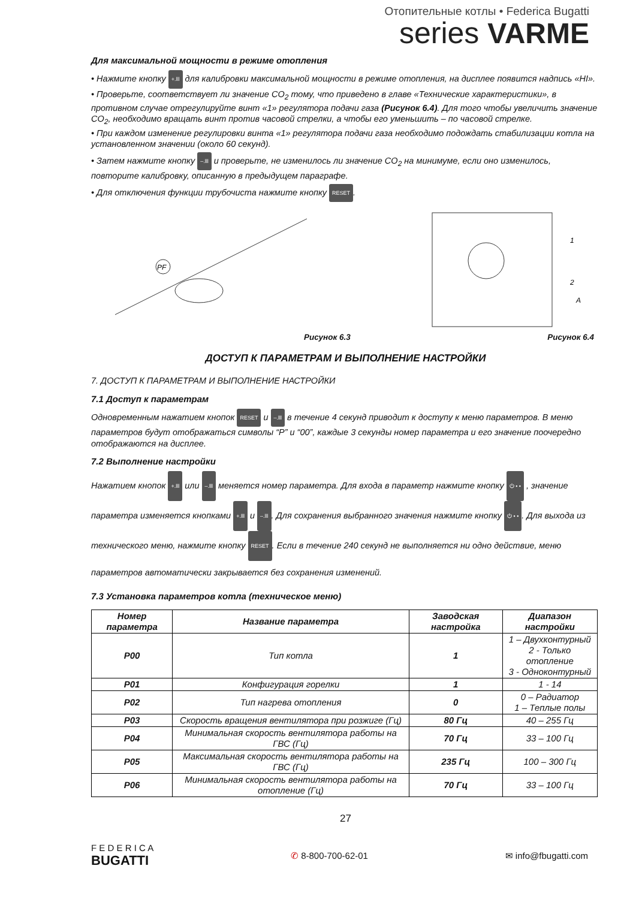Отопительные котлы • Federica Bugatti
series VARME
Для максимальной мощности в режиме отопления
• Нажмите кнопку +.lll для калибровки максимальной мощности в режиме отопления, на дисплее появится надпись «HI».
• Проверьте, соответствует ли значение CO<sub>2</sub> тому, что приведено в главе «Технические характеристики», в противном случае отрегулируйте винт «1» регулятора подачи газа (Рисунок 6.4). Для того чтобы увеличить значение CO<sub>2</sub>, необходимо вращать винт против часовой стрелки, а чтобы его уменьшить – по часовой стрелке.
• При каждом изменение регулировки винта «1» регулятора подачи газа необходимо подождать стабилизации котла на установленном значении (около 60 секунд).
• Затем нажмите кнопку –.lll и проверьте, не изменилось ли значение CO<sub>2</sub> на минимуме, если оно изменилось, повторите калибровку, описанную в предыдущем параграфе.
• Для отключения функции трубочиста нажмите кнопку RESET.
PF
1
2
A
Рисунок 6.3 Рисунок 6.4
ДОСТУП К ПАРАМЕТРАМ И ВЫПОЛНЕНИЕ НАСТРОЙКИ
7. ДОСТУП К ПАРАМЕТРАМ И ВЫПОЛНЕНИЕ НАСТРОЙКИ
7.1 Доступ к параметрам
Одновременным нажатием кнопок RESET и –.lll в течение 4 секунд приводит к доступу к меню параметров. В меню параметров будут отображаться символы “P” и “00”, каждые 3 секунды номер параметра и его значение поочередно отображаются на дисплее.
7.2 Выполнение настройки
Нажатием кнопок +.lll или –.lll меняется номер параметра. Для входа в параметр нажмите кнопку ⏻ • • , значение параметра изменяется кнопками +.lll и –.lll. Для сохранения выбранного значения нажмите кнопку ⏻ • •. Для выхода из технического меню, нажмите кнопку RESET. Если в течение 240 секунд не выполняется ни одно действие, меню параметров автоматически закрывается без сохранения изменений.
7.3 Установка параметров котла (техническое меню)
| Номер параметра | Название параметра | Заводская настройка | Диапазон настройки |
| --- | --- | --- | --- |
| P00 | Тип котла | 1 | 1 – Двухконтурный 2 - Только отопление 3 - Одноконтурный |
| P01 | Конфигурация горелки | 1 | 1 - 14 |
| P02 | Тип нагрева отопления | 0 | 0 – Радиатор 1 – Теплые полы |
| P03 | Скорость вращения вентилятора при розжиге (Гц) | 80 Гц | 40 – 255 Гц |
| P04 | Минимальная скорость вентилятора работы на ГВС (Гц) | 70 Гц | 33 – 100 Гц |
| P05 | Максимальная скорость вентилятора работы на ГВС (Гц) | 235 Гц | 100 – 300 Гц |
| P06 | Минимальная скорость вентилятора работы на отопление (Гц) | 70 Гц | 33 – 100 Гц |
27
F E D E R I C A
BUGATTI ✆ 8-800-700-62-01 ✉ info@fbugatti.com